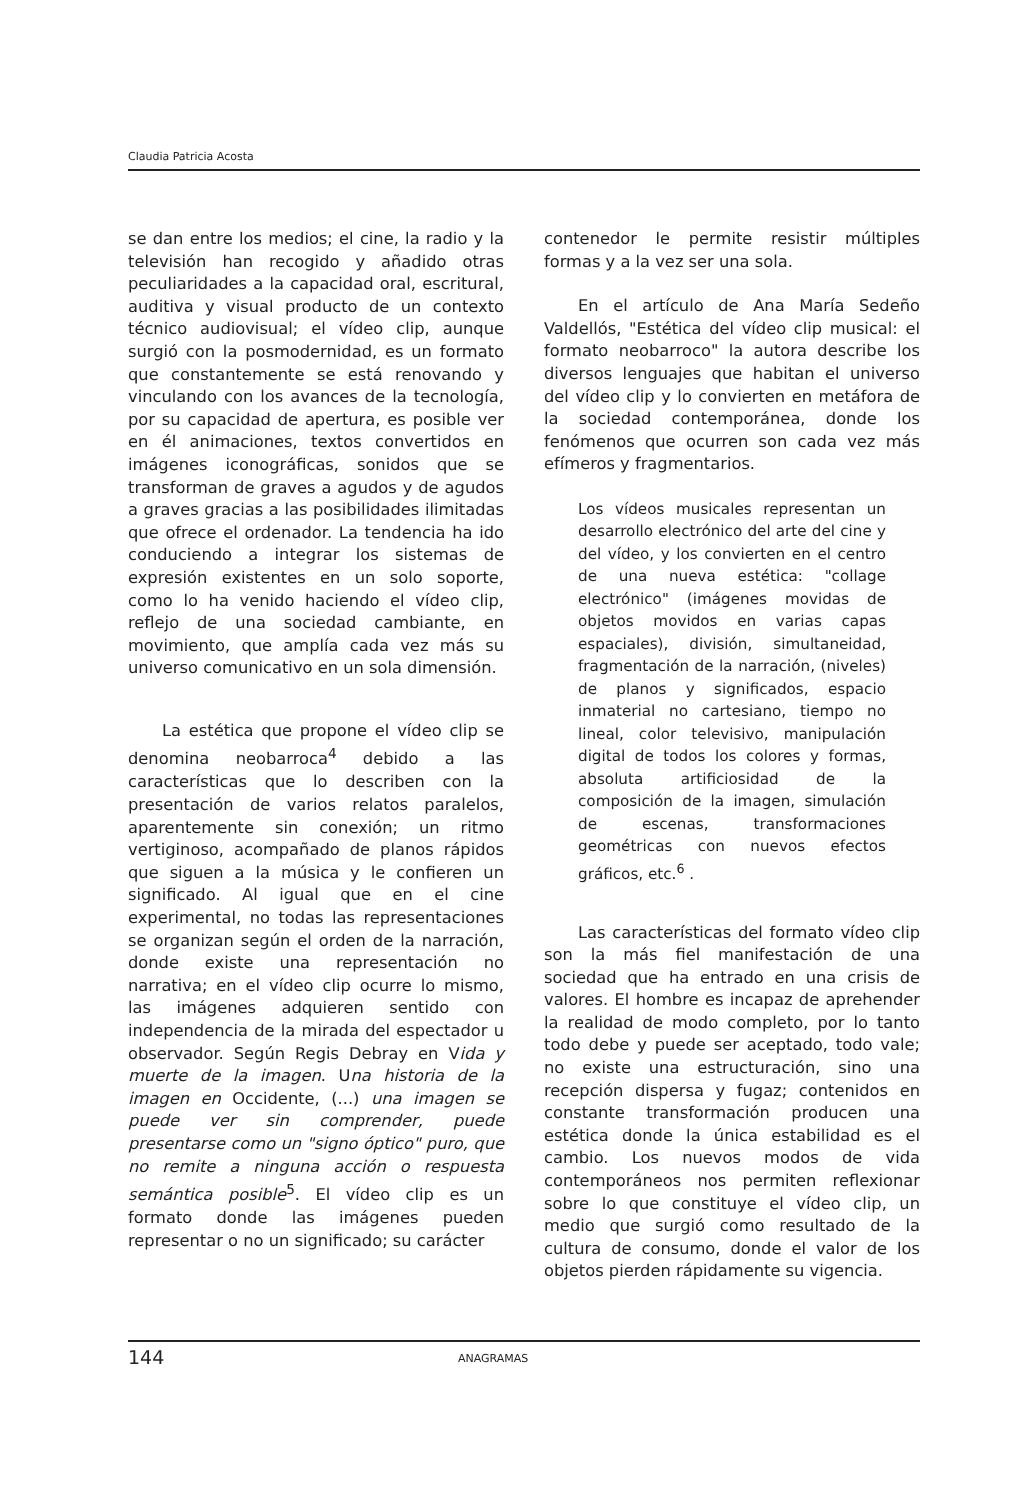Claudia Patricia Acosta
se dan entre los medios; el cine, la radio y la televisión han recogido y añadido otras peculiaridades a la capacidad oral, escritural, auditiva y visual producto de un contexto técnico audiovisual; el vídeo clip, aunque surgió con la posmodernidad, es un formato que constantemente se está renovando y vinculando con los avances de la tecnología, por su capacidad de apertura, es posible ver en él animaciones, textos convertidos en imágenes iconográficas, sonidos que se transforman de graves a agudos y de agudos a graves gracias a las posibilidades ilimitadas que ofrece el ordenador. La tendencia ha ido conduciendo a integrar los sistemas de expresión existentes en un solo soporte, como lo ha venido haciendo el vídeo clip, reflejo de una sociedad cambiante, en movimiento, que amplía cada vez más su universo comunicativo en un sola dimensión.
La estética que propone el vídeo clip se denomina neobarroca<sup>4</sup> debido a las características que lo describen con la presentación de varios relatos paralelos, aparentemente sin conexión; un ritmo vertiginoso, acompañado de planos rápidos que siguen a la música y le confieren un significado. Al igual que en el cine experimental, no todas las representaciones se organizan según el orden de la narración, donde existe una representación no narrativa; en el vídeo clip ocurre lo mismo, las imágenes adquieren sentido con independencia de la mirada del espectador u observador. Según Regis Debray en Vida y muerte de la imagen. Una historia de la imagen en Occidente, (...) una imagen se puede ver sin comprender, puede presentarse como un "signo óptico" puro, que no remite a ninguna acción o respuesta semántica posible<sup>5</sup>. El vídeo clip es un formato donde las imágenes pueden representar o no un significado; su carácter
contenedor le permite resistir múltiples formas y a la vez ser una sola.
En el artículo de Ana María Sedeño Valdellós, "Estética del vídeo clip musical: el formato neobarroco" la autora describe los diversos lenguajes que habitan el universo del vídeo clip y lo convierten en metáfora de la sociedad contemporánea, donde los fenómenos que ocurren son cada vez más efímeros y fragmentarios.
Los vídeos musicales representan un desarrollo electrónico del arte del cine y del vídeo, y los convierten en el centro de una nueva estética: "collage electrónico" (imágenes movidas de objetos movidos en varias capas espaciales), división, simultaneidad, fragmentación de la narración, (niveles) de planos y significados, espacio inmaterial no cartesiano, tiempo no lineal, color televisivo, manipulación digital de todos los colores y formas, absoluta artificiosidad de la composición de la imagen, simulación de escenas, transformaciones geométricas con nuevos efectos gráficos, etc.<sup>6</sup> .
Las características del formato vídeo clip son la más fiel manifestación de una sociedad que ha entrado en una crisis de valores. El hombre es incapaz de aprehender la realidad de modo completo, por lo tanto todo debe y puede ser aceptado, todo vale; no existe una estructuración, sino una recepción dispersa y fugaz; contenidos en constante transformación producen una estética donde la única estabilidad es el cambio. Los nuevos modos de vida contemporáneos nos permiten reflexionar sobre lo que constituye el vídeo clip, un medio que surgió como resultado de la cultura de consumo, donde el valor de los objetos pierden rápidamente su vigencia.
144 ANAGRAMAS